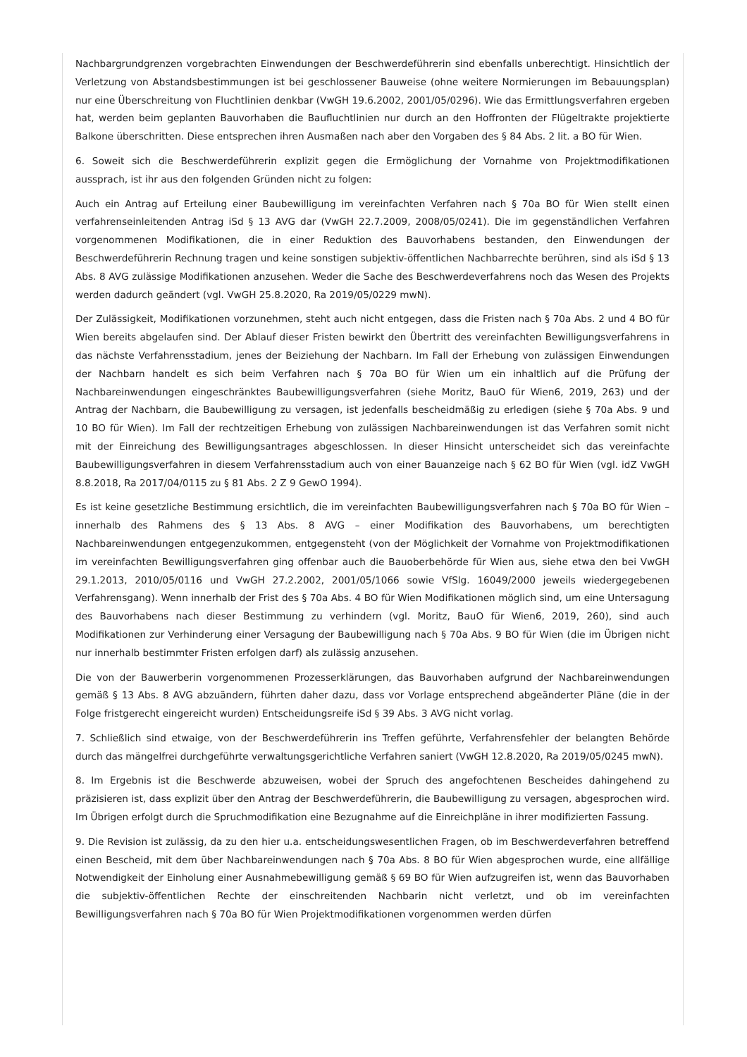Nachbargrundgrenzen vorgebrachten Einwendungen der Beschwerdeführerin sind ebenfalls unberechtigt. Hinsichtlich der Verletzung von Abstandsbestimmungen ist bei geschlossener Bauweise (ohne weitere Normierungen im Bebauungsplan) nur eine Überschreitung von Fluchtlinien denkbar (VwGH 19.6.2002, 2001/05/0296). Wie das Ermittlungsverfahren ergeben hat, werden beim geplanten Bauvorhaben die Baufluchtlinien nur durch an den Hoffronten der Flügeltrakte projektierte Balkone überschritten. Diese entsprechen ihren Ausmaßen nach aber den Vorgaben des § 84 Abs. 2 lit. a BO für Wien.
6. Soweit sich die Beschwerdeführerin explizit gegen die Ermöglichung der Vornahme von Projektmodifikationen aussprach, ist ihr aus den folgenden Gründen nicht zu folgen:
Auch ein Antrag auf Erteilung einer Baubewilligung im vereinfachten Verfahren nach § 70a BO für Wien stellt einen verfahrenseinleitenden Antrag iSd § 13 AVG dar (VwGH 22.7.2009, 2008/05/0241). Die im gegenständlichen Verfahren vorgenommenen Modifikationen, die in einer Reduktion des Bauvorhabens bestanden, den Einwendungen der Beschwerdeführerin Rechnung tragen und keine sonstigen subjektiv-öffentlichen Nachbarrechte berühren, sind als iSd § 13 Abs. 8 AVG zulässige Modifikationen anzusehen. Weder die Sache des Beschwerdeverfahrens noch das Wesen des Projekts werden dadurch geändert (vgl. VwGH 25.8.2020, Ra 2019/05/0229 mwN).
Der Zulässigkeit, Modifikationen vorzunehmen, steht auch nicht entgegen, dass die Fristen nach § 70a Abs. 2 und 4 BO für Wien bereits abgelaufen sind. Der Ablauf dieser Fristen bewirkt den Übertritt des vereinfachten Bewilligungsverfahrens in das nächste Verfahrensstadium, jenes der Beiziehung der Nachbarn. Im Fall der Erhebung von zulässigen Einwendungen der Nachbarn handelt es sich beim Verfahren nach § 70a BO für Wien um ein inhaltlich auf die Prüfung der Nachbareinwendungen eingeschränktes Baubewilligungsverfahren (siehe Moritz, BauO für Wien6, 2019, 263) und der Antrag der Nachbarn, die Baubewilligung zu versagen, ist jedenfalls bescheidmäßig zu erledigen (siehe § 70a Abs. 9 und 10 BO für Wien). Im Fall der rechtzeitigen Erhebung von zulässigen Nachbareinwendungen ist das Verfahren somit nicht mit der Einreichung des Bewilligungsantrages abgeschlossen. In dieser Hinsicht unterscheidet sich das vereinfachte Baubewilligungsverfahren in diesem Verfahrensstadium auch von einer Bauanzeige nach § 62 BO für Wien (vgl. idZ VwGH 8.8.2018, Ra 2017/04/0115 zu § 81 Abs. 2 Z 9 GewO 1994).
Es ist keine gesetzliche Bestimmung ersichtlich, die im vereinfachten Baubewilligungsverfahren nach § 70a BO für Wien – innerhalb des Rahmens des § 13 Abs. 8 AVG – einer Modifikation des Bauvorhabens, um berechtigten Nachbareinwendungen entgegenzukommen, entgegensteht (von der Möglichkeit der Vornahme von Projektmodifikationen im vereinfachten Bewilligungsverfahren ging offenbar auch die Bauoberbehörde für Wien aus, siehe etwa den bei VwGH 29.1.2013, 2010/05/0116 und VwGH 27.2.2002, 2001/05/1066 sowie VfSlg. 16049/2000 jeweils wiedergegebenen Verfahrensgang). Wenn innerhalb der Frist des § 70a Abs. 4 BO für Wien Modifikationen möglich sind, um eine Untersagung des Bauvorhabens nach dieser Bestimmung zu verhindern (vgl. Moritz, BauO für Wien6, 2019, 260), sind auch Modifikationen zur Verhinderung einer Versagung der Baubewilligung nach § 70a Abs. 9 BO für Wien (die im Übrigen nicht nur innerhalb bestimmter Fristen erfolgen darf) als zulässig anzusehen.
Die von der Bauwerberin vorgenommenen Prozesserklärungen, das Bauvorhaben aufgrund der Nachbareinwendungen gemäß § 13 Abs. 8 AVG abzuändern, führten daher dazu, dass vor Vorlage entsprechend abgeänderter Pläne (die in der Folge fristgerecht eingereicht wurden) Entscheidungsreife iSd § 39 Abs. 3 AVG nicht vorlag.
7. Schließlich sind etwaige, von der Beschwerdeführerin ins Treffen geführte, Verfahrensfehler der belangten Behörde durch das mängelfrei durchgeführte verwaltungsgerichtliche Verfahren saniert (VwGH 12.8.2020, Ra 2019/05/0245 mwN).
8. Im Ergebnis ist die Beschwerde abzuweisen, wobei der Spruch des angefochtenen Bescheides dahingehend zu präzisieren ist, dass explizit über den Antrag der Beschwerdeführerin, die Baubewilligung zu versagen, abgesprochen wird. Im Übrigen erfolgt durch die Spruchmodifikation eine Bezugnahme auf die Einreichpläne in ihrer modifizierten Fassung.
9. Die Revision ist zulässig, da zu den hier u.a. entscheidungswesentlichen Fragen, ob im Beschwerdeverfahren betreffend einen Bescheid, mit dem über Nachbareinwendungen nach § 70a Abs. 8 BO für Wien abgesprochen wurde, eine allfällige Notwendigkeit der Einholung einer Ausnahmebewilligung gemäß § 69 BO für Wien aufzugreifen ist, wenn das Bauvorhaben die subjektiv-öffentlichen Rechte der einschreitenden Nachbarin nicht verletzt, und ob im vereinfachten Bewilligungsverfahren nach § 70a BO für Wien Projektmodifikationen vorgenommen werden dürfen